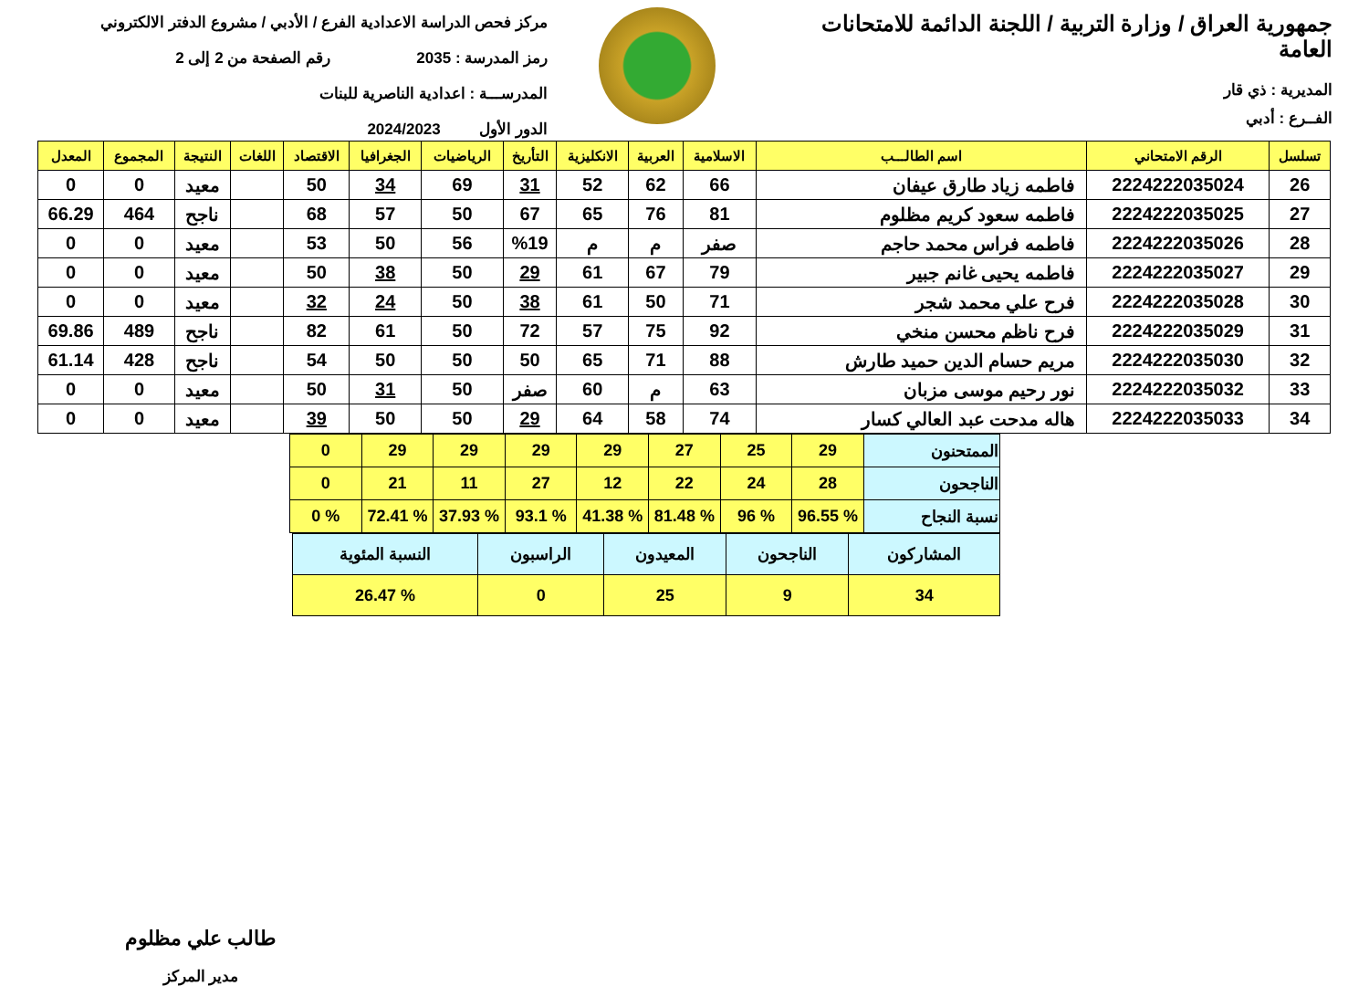جمهورية العراق / وزارة التربية / اللجنة الدائمة للامتحانات العامة
المديرية : ذي قار
الفــرع : أدبي
مركز فحص الدراسة الاعدادية الفرع / الأدبي / مشروع الدفتر الالكتروني
رمز المدرسة : 2035 رقم الصفحة من 2 إلى 2
المدرســـة : اعدادية الناصرية للبنات
الدور الأول 2024/2023
| تسلسل | الرقم الامتحاني | اسم الطالـــب | الاسلامية | العربية | الانكليزية | التأريخ | الرياضيات | الجغرافيا | الاقتصاد | اللغات | النتيجة | المجموع | المعدل |
| --- | --- | --- | --- | --- | --- | --- | --- | --- | --- | --- | --- | --- | --- |
| 26 | 2224222035024 | فاطمه زياد طارق عيفان | 66 | 62 | 52 | 31 | 69 | 34 | 50 | | معيد | 0 | 0 |
| 27 | 2224222035025 | فاطمه سعود كريم مظلوم | 81 | 76 | 65 | 67 | 50 | 57 | 68 | | ناجح | 464 | 66.29 |
| 28 | 2224222035026 | فاطمه فراس محمد حاجم | صفر | م | م | %19 | 56 | 50 | 53 | | معيد | 0 | 0 |
| 29 | 2224222035027 | فاطمه يحيى غانم جبير | 79 | 67 | 61 | 29 | 50 | 38 | 50 | | معيد | 0 | 0 |
| 30 | 2224222035028 | فرح علي محمد شجر | 71 | 50 | 61 | 38 | 50 | 24 | 32 | | معيد | 0 | 0 |
| 31 | 2224222035029 | فرح ناظم محسن منخي | 92 | 75 | 57 | 72 | 50 | 61 | 82 | | ناجح | 489 | 69.86 |
| 32 | 2224222035030 | مريم حسام الدين حميد طارش | 88 | 71 | 65 | 50 | 50 | 50 | 54 | | ناجح | 428 | 61.14 |
| 33 | 2224222035032 | نور رحيم موسى مزبان | 63 | م | 60 | صفر | 50 | 31 | 50 | | معيد | 0 | 0 |
| 34 | 2224222035033 | هاله مدحت عبد العالي كسار | 74 | 58 | 64 | 29 | 50 | 50 | 39 | | معيد | 0 | 0 |
| الممتحنون | 29 | 25 | 27 | 29 | 29 | 29 | 29 | 0 |
| الناجحون | 28 | 24 | 22 | 12 | 27 | 11 | 21 | 0 |
| نسبة النجاح | % 96.55 | % 96 | % 81.48 | % 41.38 | % 93.1 | % 37.93 | % 72.41 | % 0 |
| المشاركون | الناجحون | المعيدون | الراسبون | النسبة المئوية |
| 34 | 9 | 25 | 0 | % 26.47 |
طالب علي مظلوم
مدير المركز